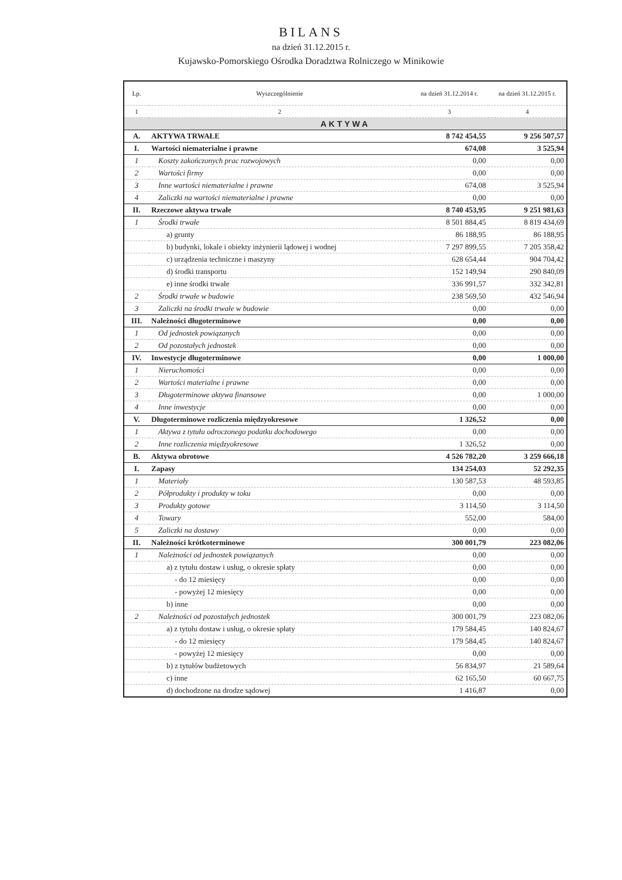BILANS
na dzień 31.12.2015 r.
Kujawsko-Pomorskiego Ośrodka Doradztwa Rolniczego w Minikowie
| Lp. | Wyszczególnienie | na dzień 31.12.2014 r. | na dzień 31.12.2015 r. |
| --- | --- | --- | --- |
| 1 | 2 | 3 | 4 |
| AKTYWA | | | |
| A. | AKTYWA TRWAŁE | 8 742 454,55 | 9 256 507,57 |
| I. | Wartości niematerialne i prawne | 674,08 | 3 525,94 |
| 1 | Koszty zakończonych prac rozwojowych | 0,00 | 0,00 |
| 2 | Wartości firmy | 0,00 | 0,00 |
| 3 | Inne wartości niematerialne i prawne | 674,08 | 3 525,94 |
| 4 | Zaliczki na wartości niematerialne i prawne | 0,00 | 0,00 |
| II. | Rzeczowe aktywa trwałe | 8 740 453,95 | 9 251 981,63 |
| 1 | Środki trwałe | 8 501 884,45 | 8 819 434,69 |
| | a) grunty | 86 188,95 | 86 188,95 |
| | b) budynki, lokale i obiekty inżynierii lądowej i wodnej | 7 297 899,55 | 7 205 358,42 |
| | c) urządzenia techniczne i maszyny | 628 654,44 | 904 704,42 |
| | d) środki transportu | 152 149,94 | 290 840,09 |
| | e) inne środki trwałe | 336 991,57 | 332 342,81 |
| 2 | Środki trwałe w budowie | 238 569,50 | 432 546,94 |
| 3 | Zaliczki na środki trwałe w budowie | 0,00 | 0,00 |
| III. | Należności długoterminowe | 0,00 | 0,00 |
| 1 | Od jednostek powiązanych | 0,00 | 0,00 |
| 2 | Od pozostałych jednostek | 0,00 | 0,00 |
| IV. | Inwestycje długoterminowe | 0,00 | 1 000,00 |
| 1 | Nieruchomości | 0,00 | 0,00 |
| 2 | Wartości materialne i prawne | 0,00 | 0,00 |
| 3 | Długoterminowe aktywa finansowe | 0,00 | 1 000,00 |
| 4 | Inne inwestycje | 0,00 | 0,00 |
| V. | Długoterminowe rozliczenia międzyokresowe | 1 326,52 | 0,00 |
| 1 | Aktywa z tytułu odroczonego podatku dochodowego | 0,00 | 0,00 |
| 2 | Inne rozliczenia międzyokresowe | 1 326,52 | 0,00 |
| B. | Aktywa obrotowe | 4 526 782,20 | 3 259 666,18 |
| I. | Zapasy | 134 254,03 | 52 292,35 |
| 1 | Materiały | 130 587,53 | 48 593,85 |
| 2 | Półprodukty i produkty w toku | 0,00 | 0,00 |
| 3 | Produkty gotowe | 3 114,50 | 3 114,50 |
| 4 | Towary | 552,00 | 584,00 |
| 5 | Zaliczki na dostawy | 0,00 | 0,00 |
| II. | Należności krótkoterminowe | 300 001,79 | 223 082,06 |
| 1 | Należności od jednostek powiązanych | 0,00 | 0,00 |
| | a) z tytułu dostaw i usług, o okresie spłaty | 0,00 | 0,00 |
| | - do 12 miesięcy | 0,00 | 0,00 |
| | - powyżej 12 miesięcy | 0,00 | 0,00 |
| | b) inne | 0,00 | 0,00 |
| 2 | Należności od pozostałych jednostek | 300 001,79 | 223 082,06 |
| | a) z tytułu dostaw i usług, o okresie spłaty | 179 584,45 | 140 824,67 |
| | - do 12 miesięcy | 179 584,45 | 140 824,67 |
| | - powyżej 12 miesięcy | 0,00 | 0,00 |
| | b) z tytułów budżetowych | 56 834,97 | 21 589,64 |
| | c) inne | 62 165,50 | 60 667,75 |
| | d) dochodzone na drodze sądowej | 1 416,87 | 0,00 |